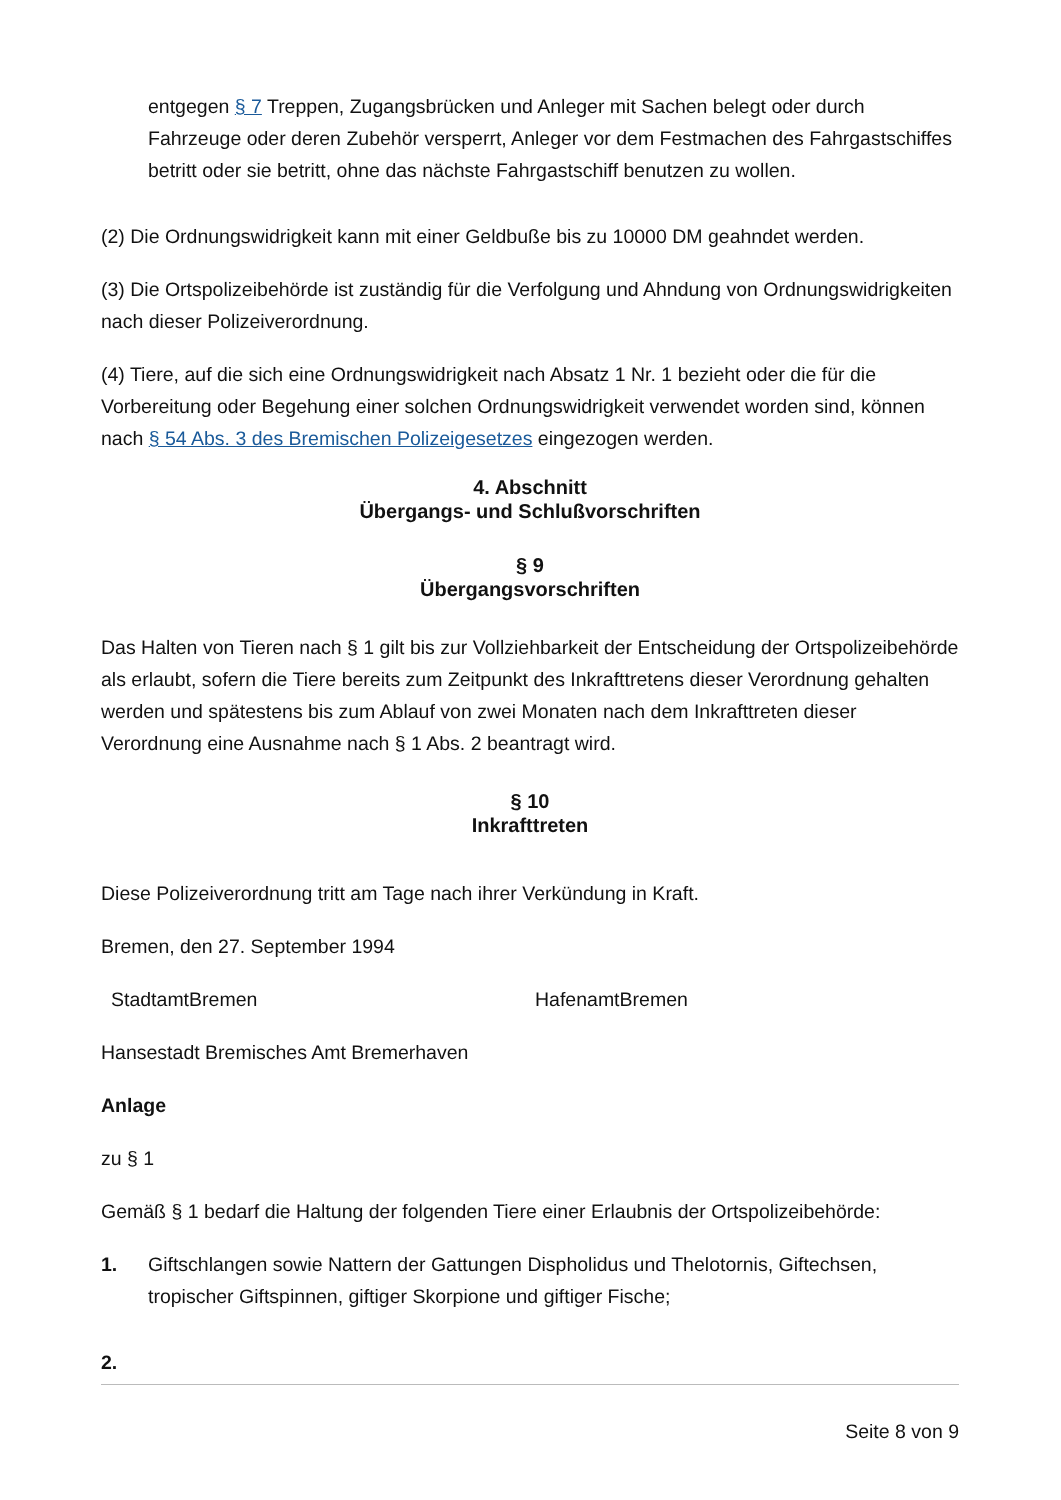entgegen § 7 Treppen, Zugangsbrücken und Anleger mit Sachen belegt oder durch Fahrzeuge oder deren Zubehör versperrt, Anleger vor dem Festmachen des Fahrgastschiffes betritt oder sie betritt, ohne das nächste Fahrgastschiff benutzen zu wollen.
(2) Die Ordnungswidrigkeit kann mit einer Geldbuße bis zu 10000 DM geahndet werden.
(3) Die Ortspolizeibehörde ist zuständig für die Verfolgung und Ahndung von Ordnungswidrigkeiten nach dieser Polizeiverordnung.
(4) Tiere, auf die sich eine Ordnungswidrigkeit nach Absatz 1 Nr. 1 bezieht oder die für die Vorbereitung oder Begehung einer solchen Ordnungswidrigkeit verwendet worden sind, können nach § 54 Abs. 3 des Bremischen Polizeigesetzes eingezogen werden.
4. Abschnitt
Übergangs- und Schlußvorschriften
§ 9
Übergangsvorschriften
Das Halten von Tieren nach § 1 gilt bis zur Vollziehbarkeit der Entscheidung der Ortspolizeibehörde als erlaubt, sofern die Tiere bereits zum Zeitpunkt des Inkrafttretens dieser Verordnung gehalten werden und spätestens bis zum Ablauf von zwei Monaten nach dem Inkrafttreten dieser Verordnung eine Ausnahme nach § 1 Abs. 2 beantragt wird.
§ 10
Inkrafttreten
Diese Polizeiverordnung tritt am Tage nach ihrer Verkündung in Kraft.
Bremen, den 27. September 1994
StadtamtBremen HafenamtBremen
Hansestadt Bremisches Amt Bremerhaven
Anlage
zu § 1
Gemäß § 1 bedarf die Haltung der folgenden Tiere einer Erlaubnis der Ortspolizeibehörde:
1. Giftschlangen sowie Nattern der Gattungen Dispholidus und Thelotornis, Giftechsen, tropischer Giftspinnen, giftiger Skorpione und giftiger Fische;
2.
Seite 8 von 9